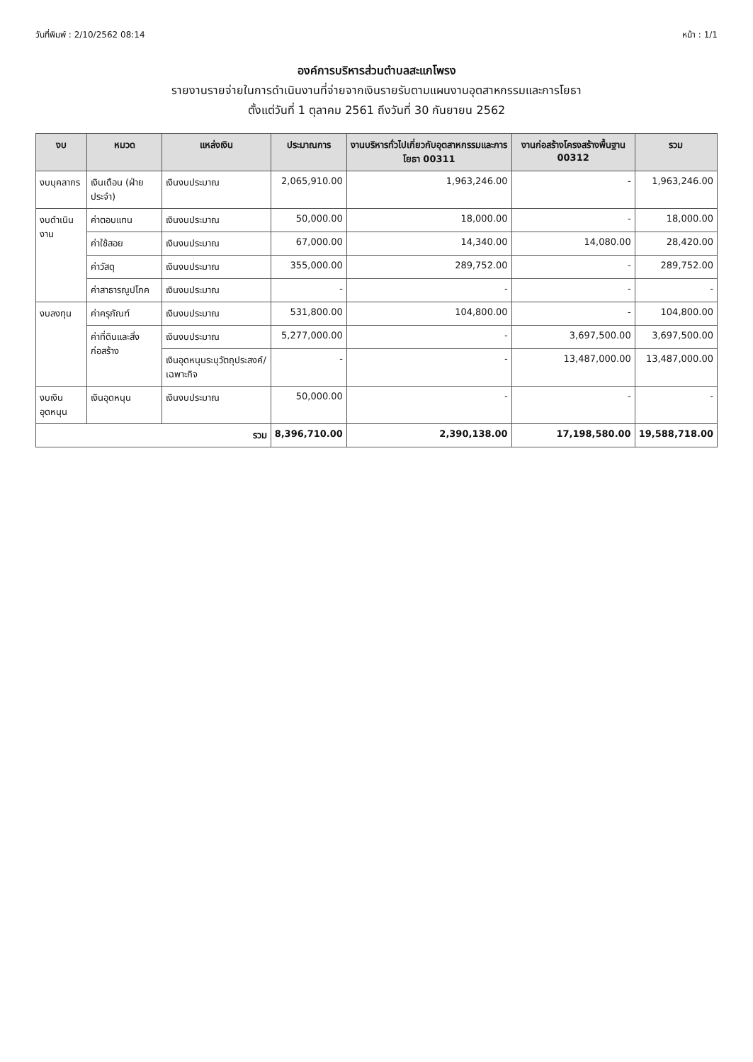วันที่พิมพ์ : 2/10/2562 08:14 หน้า : 1/1
องค์การบริหารส่วนตำบลสะแกโพรง
รายงานรายจ่ายในการดำเนินงานที่จ่ายจากเงินรายรับตามแผนงานอุตสาหกรรมและการโยธา
ตั้งแต่วันที่ 1 ตุลาคม 2561 ถึงวันที่ 30 กันยายน 2562
| งบ | หมวด | แหล่งเงิน | ประมาณการ | งานบริหารทั่วไปเกี่ยวกับอุตสาหกรรมและการโยธา 00311 | งานก่อสร้างโครงสร้างพื้นฐาน 00312 | รวม |
| --- | --- | --- | --- | --- | --- | --- |
| งบบุคลากร | เงินเดือน (ฝ่ายประจำ) | เงินงบประมาณ | 2,065,910.00 | 1,963,246.00 | - | 1,963,246.00 |
| งบดำเนินงาน | ค่าตอบแทน | เงินงบประมาณ | 50,000.00 | 18,000.00 | - | 18,000.00 |
| | ค่าใช้สอย | เงินงบประมาณ | 67,000.00 | 14,340.00 | 14,080.00 | 28,420.00 |
| | ค่าวัสดุ | เงินงบประมาณ | 355,000.00 | 289,752.00 | - | 289,752.00 |
| | ค่าสาธารณูปโภค | เงินงบประมาณ | - | - | - | - |
| งบลงทุน | ค่าครุภัณฑ์ | เงินงบประมาณ | 531,800.00 | 104,800.00 | - | 104,800.00 |
| | ค่าที่ดินและสิ่งก่อสร้าง | เงินงบประมาณ | 5,277,000.00 | - | 3,697,500.00 | 3,697,500.00 |
| | | เงินอุดหนุนระบุวัตถุประสงค์/เฉพาะกิจ | - | - | 13,487,000.00 | 13,487,000.00 |
| งบเงินอุดหนุน | เงินอุดหนุน | เงินงบประมาณ | 50,000.00 | - | - | - |
| รวม | | | 8,396,710.00 | 2,390,138.00 | 17,198,580.00 | 19,588,718.00 |